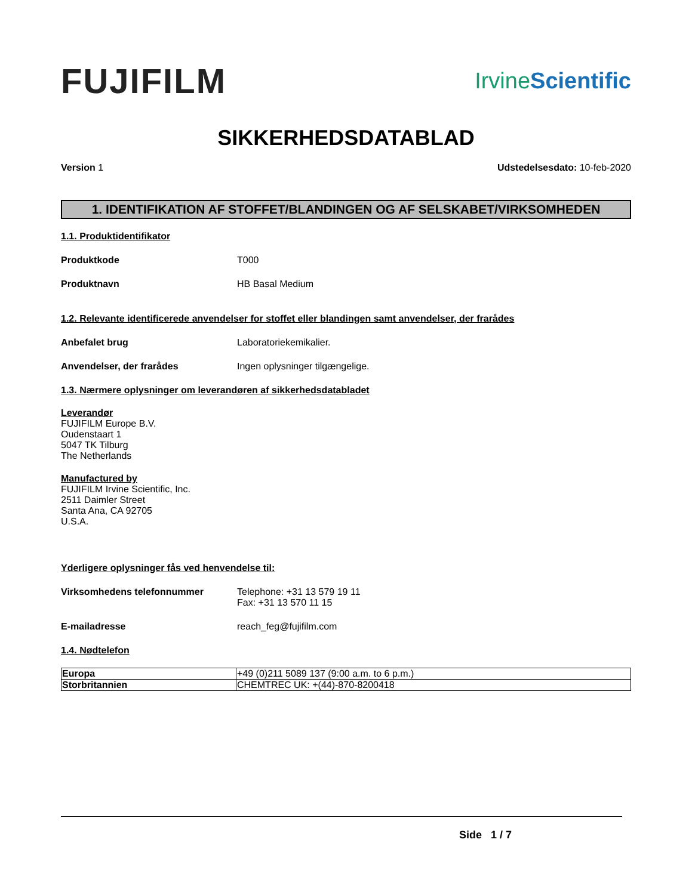FUJIFILM
IrvineScientific
SIKKERHEDSDATABLAD
Version 1 Udstedelsesdato: 10-feb-2020
1. IDENTIFIKATION AF STOFFET/BLANDINGEN OG AF SELSKABET/VIRKSOMHEDEN
1.1. Produktidentifikator
Produktkode T000
Produktnavn HB Basal Medium
1.2. Relevante identificerede anvendelser for stoffet eller blandingen samt anvendelser, der frarådes
Anbefalet brug Laboratoriekemikalier.
Anvendelser, der frarådes Ingen oplysninger tilgængelige.
1.3. Nærmere oplysninger om leverandøren af sikkerhedsdatabladet
Leverandør
FUJIFILM Europe B.V.
Oudenstaart 1
5047 TK Tilburg
The Netherlands
Manufactured by
FUJIFILM Irvine Scientific, Inc.
2511 Daimler Street
Santa Ana, CA 92705
U.S.A.
Yderligere oplysninger fås ved henvendelse til:
Virksomhedens telefonnummer Telephone: +31 13 579 19 11
Fax: +31 13 570 11 15
E-mailadresse reach_feg@fujifilm.com
1.4. Nødtelefon
| Europa | +49 (0)211 5089 137 (9:00 a.m. to 6 p.m.) |
| Storbritannien | CHEMTREC UK: +(44)-870-8200418 |
Side 1 / 7